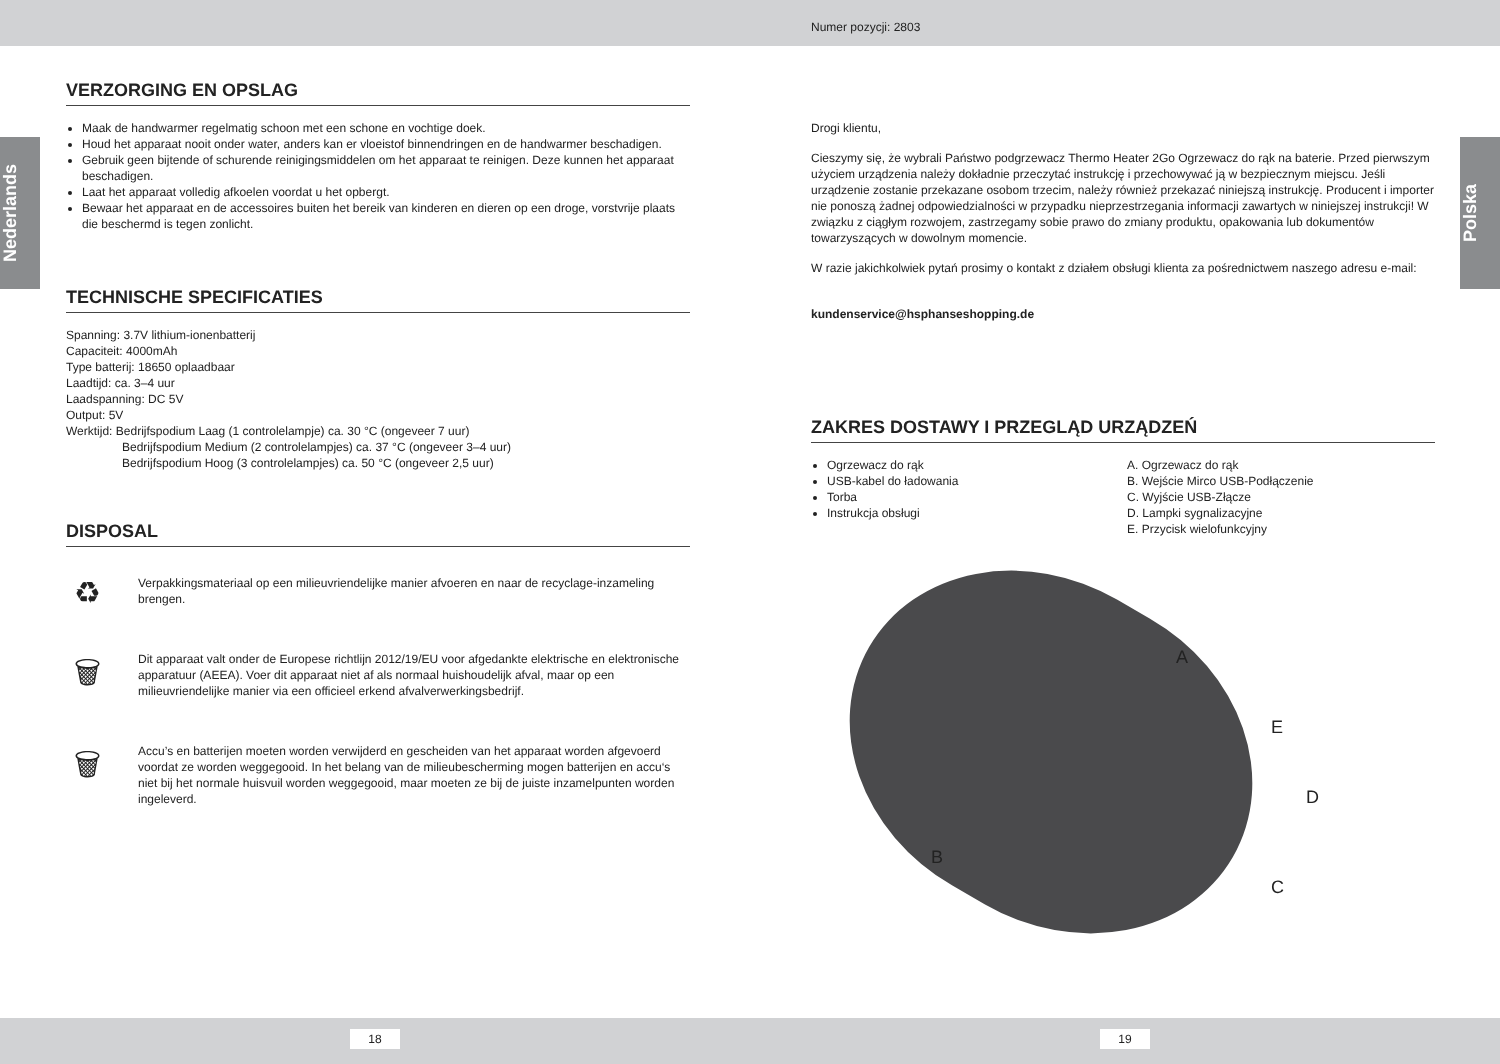Numer pozycji: 2803
Nederlands
Polska
VERZORGING EN OPSLAG
Maak de handwarmer regelmatig schoon met een schone en vochtige doek.
Houd het apparaat nooit onder water, anders kan er vloeistof binnendringen en de handwarmer beschadigen.
Gebruik geen bijtende of schurende reinigingsmiddelen om het apparaat te reinigen. Deze kunnen het apparaat beschadigen.
Laat het apparaat volledig afkoelen voordat u het opbergt.
Bewaar het apparaat en de accessoires buiten het bereik van kinderen en dieren op een droge, vorstvrije plaats die beschermd is tegen zonlicht.
TECHNISCHE SPECIFICATIES
Spanning: 3.7V lithium-ionenbatterij
Capaciteit: 4000mAh
Type batterij: 18650 oplaadbaar
Laadtijd: ca. 3–4 uur
Laadspanning: DC 5V
Output: 5V
Werktijd: Bedrijfspodium Laag (1 controlelampje) ca. 30 °C (ongeveer 7 uur)
Bedrijfspodium Medium (2 controlelampjes) ca. 37 °C (ongeveer 3–4 uur)
Bedrijfspodium Hoog (3 controlelampjes) ca. 50 °C (ongeveer 2,5 uur)
DISPOSAL
♻
Verpakkingsmateriaal op een milieuvriendelijke manier afvoeren en naar de recyclage-inzameling brengen.
🗑
Dit apparaat valt onder de Europese richtlijn 2012/19/EU voor afgedankte elektrische en elektronische apparatuur (AEEA). Voer dit apparaat niet af als normaal huishoudelijk afval, maar op een milieuvriendelijke manier via een officieel erkend afvalverwerkingsbedrijf.
🗑
Accu’s en batterijen moeten worden verwijderd en gescheiden van het apparaat worden afgevoerd voordat ze worden weggegooid. In het belang van de milieubescherming mogen batterijen en accu‘s niet bij het normale huisvuil worden weggegooid, maar moeten ze bij de juiste inzamelpunten worden ingeleverd.
Drogi klientu,
Cieszymy się, że wybrali Państwo podgrzewacz Thermo Heater 2Go Ogrzewacz do rąk na baterie. Przed pierwszym użyciem urządzenia należy dokładnie przeczytać instrukcję i przechowywać ją w bezpiecznym miejscu. Jeśli urządzenie zostanie przekazane osobom trzecim, należy również przekazać niniejszą instrukcję. Producent i importer nie ponoszą żadnej odpowiedzialności w przypadku nieprzestrzegania informacji zawartych w niniejszej instrukcji! W związku z ciągłym rozwojem, zastrzegamy sobie prawo do zmiany produktu, opakowania lub dokumentów towarzyszących w dowolnym momencie.
W razie jakichkolwiek pytań prosimy o kontakt z działem obsługi klienta za pośrednictwem naszego adresu e-mail:
kundenservice@hsphanseshopping.de
ZAKRES DOSTAWY I PRZEGLĄD URZĄDZEŃ
Ogrzewacz do rąk
USB-kabel do ładowania
Torba
Instrukcja obsługi
A. Ogrzewacz do rąk
B. Wejście Mirco USB-Podłączenie
C. Wyjście USB-Złącze
D. Lampki sygnalizacyjne
E. Przycisk wielofunkcyjny
A
E
D
B
C
18 19